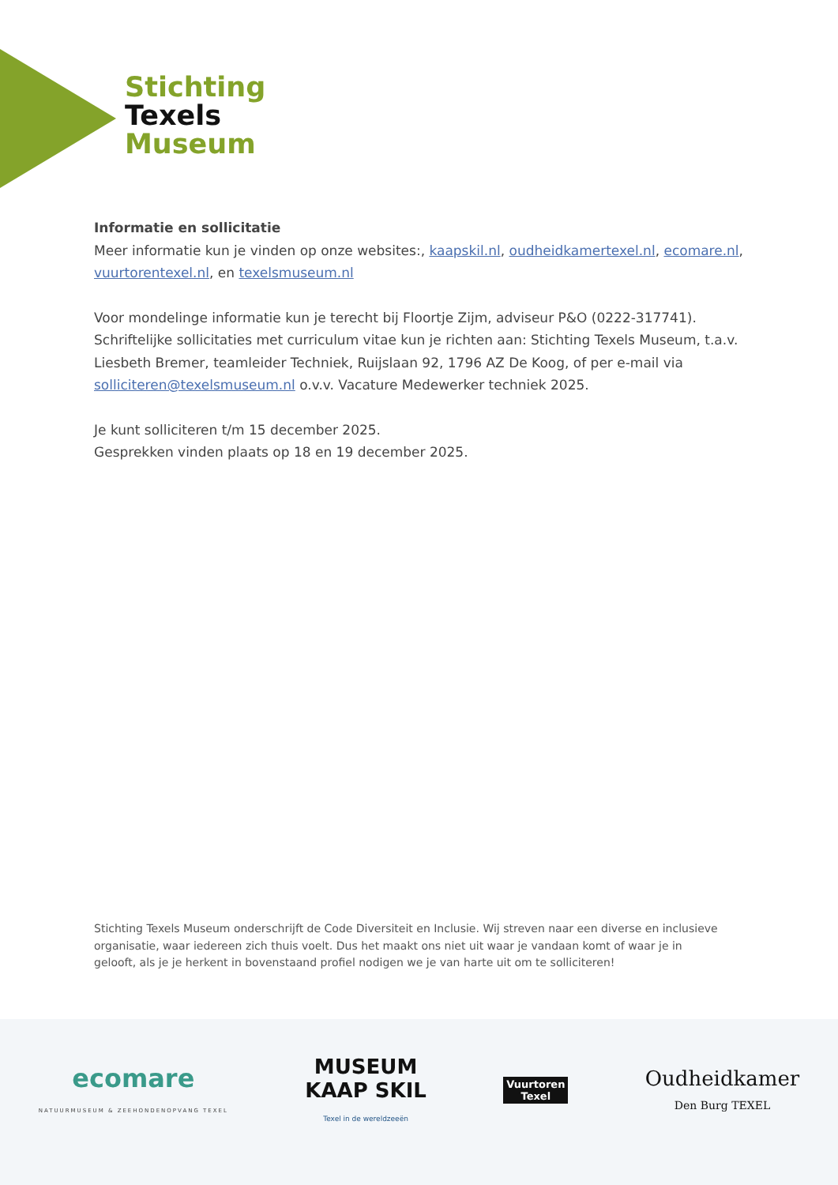Stichting
Texels
Museum
Informatie en sollicitatie
Meer informatie kun je vinden op onze websites:, kaapskil.nl, oudheidkamertexel.nl, ecomare.nl, vuurtorentexel.nl, en texelsmuseum.nl
Voor mondelinge informatie kun je terecht bij Floortje Zijm, adviseur P&O (0222-317741). Schriftelijke sollicitaties met curriculum vitae kun je richten aan: Stichting Texels Museum, t.a.v. Liesbeth Bremer, teamleider Techniek, Ruijslaan 92, 1796 AZ De Koog, of per e-mail via solliciteren@texelsmuseum.nl o.v.v. Vacature Medewerker techniek 2025.
Je kunt solliciteren t/m 15 december 2025.
Gesprekken vinden plaats op 18 en 19 december 2025.
Stichting Texels Museum onderschrijft de Code Diversiteit en Inclusie. Wij streven naar een diverse en inclusieve organisatie, waar iedereen zich thuis voelt. Dus het maakt ons niet uit waar je vandaan komt of waar je in gelooft, als je je herkent in bovenstaand profiel nodigen we je van harte uit om te solliciteren!
ecomare
NATUURMUSEUM & ZEEHONDENOPVANG TEXEL
MUSEUM
KAAP SKIL
Texel in de wereldzeeën
Vuurtoren
Texel
Oudheidkamer
Den Burg TEXEL